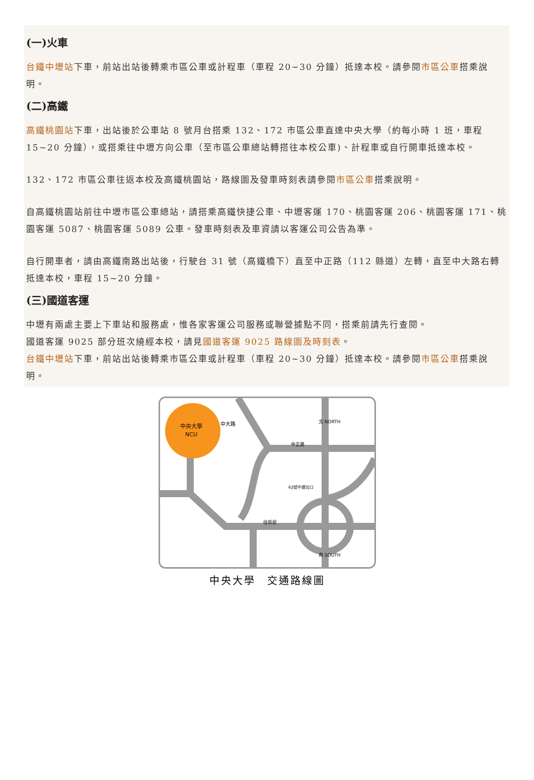(一)火車
台鐵中壢站下車，前站出站後轉乘市區公車或計程車（車程 20~30 分鐘）抵達本校。請參閱市區公車搭乘說明。
(二)高鐵
高鐵桃園站下車，出站後於公車站 8 號月台搭乘 132、172 市區公車直達中央大學（約每小時 1 班，車程 15~20 分鐘），或搭乘往中壢方向公車（至市區公車總站轉搭往本校公車)、計程車或自行開車抵達本校。
132、172 市區公車往返本校及高鐵桃園站，路線圖及發車時刻表請參閱市區公車搭乘說明。
自高鐵桃園站前往中壢市區公車總站，請搭乘高鐵快捷公車、中壢客運 170、桃園客運 206、桃園客運 171、桃園客運 5087、桃園客運 5089 公車。發車時刻表及車資請以客運公司公告為準。
自行開車者，請由高鐵南路出站後，行駛台 31 號（高鐵橋下）直至中正路（112 縣道）左轉，直至中大路右轉抵達本校，車程 15~20 分鐘。
(三)國道客運
中壢有兩處主要上下車站和服務處，惟各家客運公司服務或聯營據點不同，搭乘前請先行查閱。
國道客運 9025 部分班次繞經本校，請見國道客運 9025 路線圖及時刻表。
台鐵中壢站下車，前站出站後轉乘市區公車或計程車（車程 20~30 分鐘）抵達本校。請參閱市區公車搭乘說明。
中央大學
NCU
中大路
中正路
北 NORTH
南 SOUTH
往新屋
62號中壢出口
中央大學　交通路線圖